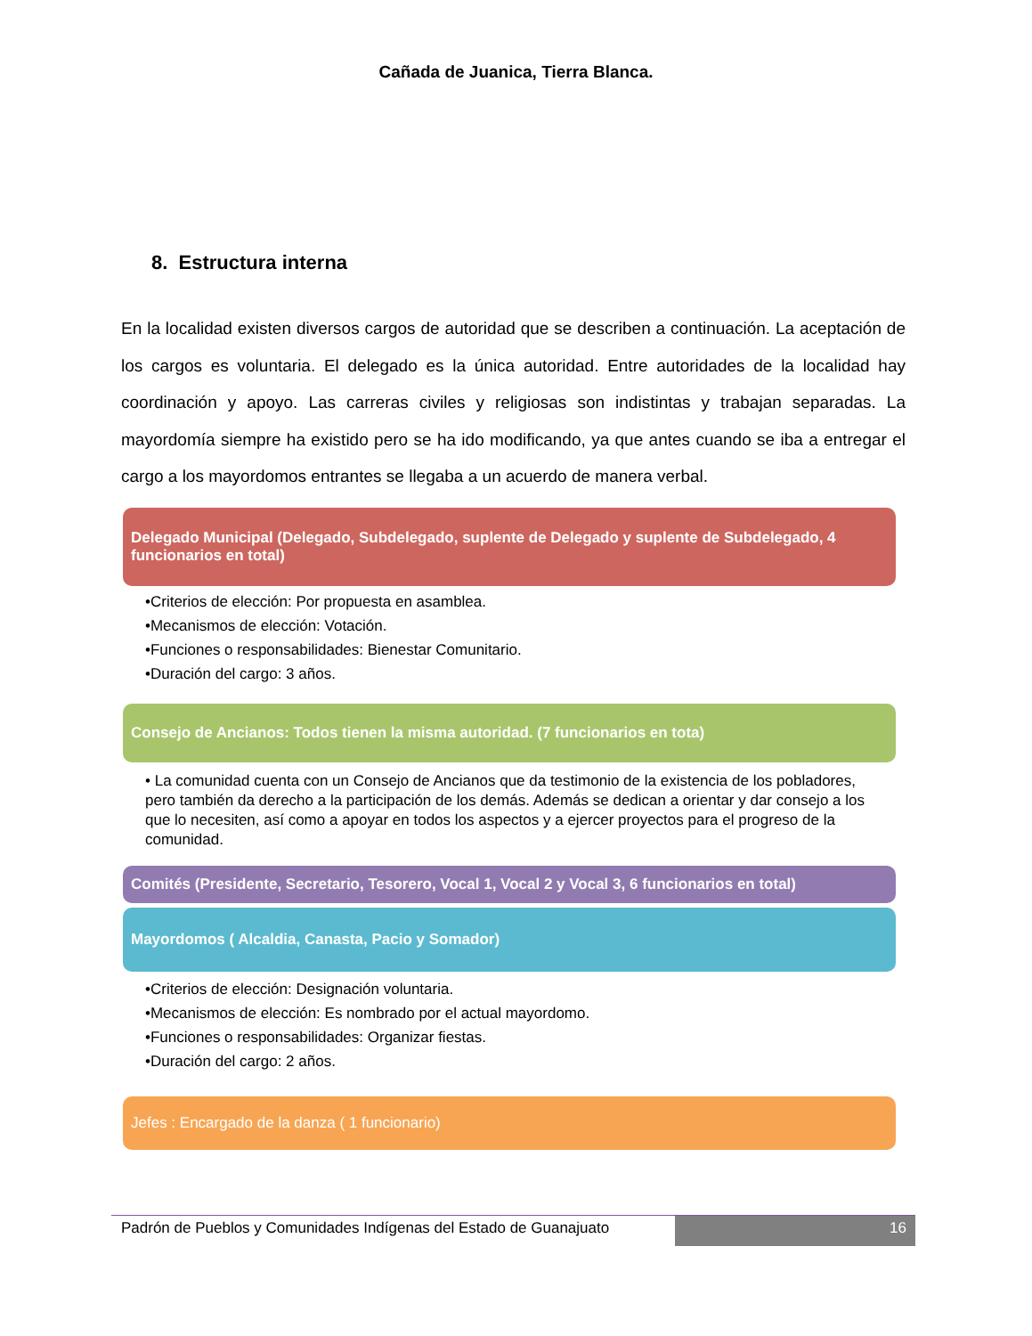Cañada de Juanica, Tierra Blanca.
8. Estructura interna
En la localidad existen diversos cargos de autoridad que se describen a continuación. La aceptación de los cargos es voluntaria. El delegado es la única autoridad. Entre autoridades de la localidad hay coordinación y apoyo. Las carreras civiles y religiosas son indistintas y trabajan separadas. La mayordomía siempre ha existido pero se ha ido modificando, ya que antes cuando se iba a entregar el cargo a los mayordomos entrantes se llegaba a un acuerdo de manera verbal.
Delegado Municipal (Delegado, Subdelegado, suplente de Delegado y suplente de Subdelegado, 4 funcionarios en total)
•Criterios de elección: Por propuesta en asamblea.
•Mecanismos de elección: Votación.
•Funciones o responsabilidades: Bienestar Comunitario.
•Duración del cargo: 3 años.
Consejo de Ancianos: Todos tienen la misma autoridad. (7 funcionarios en tota)
• La comunidad cuenta con un Consejo de Ancianos que da testimonio de la existencia de los pobladores, pero también da derecho a la participación de los demás. Además se dedican a orientar y dar consejo a los que lo necesiten, así como a apoyar en todos los aspectos y a ejercer proyectos para el progreso de la comunidad.
Comités (Presidente, Secretario, Tesorero, Vocal 1, Vocal 2 y Vocal 3, 6 funcionarios en total)
Mayordomos ( Alcaldia, Canasta, Pacio y Somador)
•Criterios de elección: Designación voluntaria.
•Mecanismos de elección: Es nombrado por el actual mayordomo.
•Funciones o responsabilidades: Organizar fiestas.
•Duración del cargo: 2 años.
Jefes : Encargado de la danza ( 1 funcionario)
Padrón de Pueblos y Comunidades Indígenas del Estado de Guanajuato
16